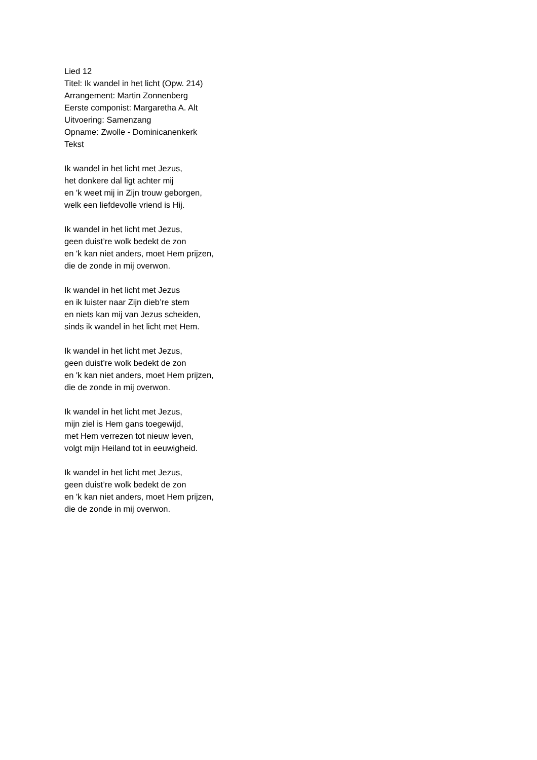Lied 12
Titel: Ik wandel in het licht (Opw. 214)
Arrangement: Martin Zonnenberg
Eerste componist: Margaretha A. Alt
Uitvoering: Samenzang
Opname: Zwolle - Dominicanenkerk
Tekst
Ik wandel in het licht met Jezus,
het donkere dal ligt achter mij
en 'k weet mij in Zijn trouw geborgen,
welk een liefdevolle vriend is Hij.
Ik wandel in het licht met Jezus,
geen duist’re wolk bedekt de zon
en 'k kan niet anders, moet Hem prijzen,
die de zonde in mij overwon.
Ik wandel in het licht met Jezus
en ik luister naar Zijn dieb’re stem
en niets kan mij van Jezus scheiden,
sinds ik wandel in het licht met Hem.
Ik wandel in het licht met Jezus,
geen duist’re wolk bedekt de zon
en 'k kan niet anders, moet Hem prijzen,
die de zonde in mij overwon.
Ik wandel in het licht met Jezus,
mijn ziel is Hem gans toegewijd,
met Hem verrezen tot nieuw leven,
volgt mijn Heiland tot in eeuwigheid.
Ik wandel in het licht met Jezus,
geen duist’re wolk bedekt de zon
en 'k kan niet anders, moet Hem prijzen,
die de zonde in mij overwon.